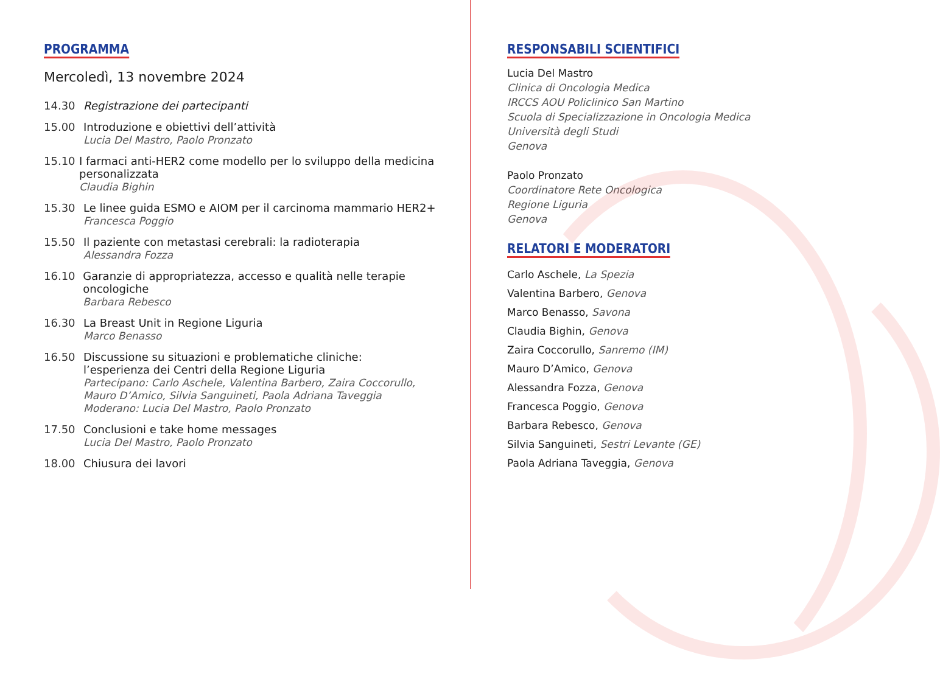PROGRAMMA
Mercoledì, 13 novembre 2024
14.30 Registrazione dei partecipanti
15.00 Introduzione e obiettivi dell’attività
Lucia Del Mastro, Paolo Pronzato
15.10 I farmaci anti-HER2 come modello per lo sviluppo della medicina personalizzata
Claudia Bighin
15.30 Le linee guida ESMO e AIOM per il carcinoma mammario HER2+
Francesca Poggio
15.50 Il paziente con metastasi cerebrali: la radioterapia
Alessandra Fozza
16.10 Garanzie di appropriatezza, accesso e qualità nelle terapie oncologiche
Barbara Rebesco
16.30 La Breast Unit in Regione Liguria
Marco Benasso
16.50 Discussione su situazioni e problematiche cliniche:
l’esperienza dei Centri della Regione Liguria
Partecipano: Carlo Aschele, Valentina Barbero, Zaira Coccorullo,
Mauro D’Amico, Silvia Sanguineti, Paola Adriana Taveggia
Moderano: Lucia Del Mastro, Paolo Pronzato
17.50 Conclusioni e take home messages
Lucia Del Mastro, Paolo Pronzato
18.00 Chiusura dei lavori
RESPONSABILI SCIENTIFICI
Lucia Del Mastro
Clinica di Oncologia Medica
IRCCS AOU Policlinico San Martino
Scuola di Specializzazione in Oncologia Medica
Università degli Studi
Genova
Paolo Pronzato
Coordinatore Rete Oncologica
Regione Liguria
Genova
RELATORI E MODERATORI
Carlo Aschele, La Spezia
Valentina Barbero, Genova
Marco Benasso, Savona
Claudia Bighin, Genova
Zaira Coccorullo, Sanremo (IM)
Mauro D’Amico, Genova
Alessandra Fozza, Genova
Francesca Poggio, Genova
Barbara Rebesco, Genova
Silvia Sanguineti, Sestri Levante (GE)
Paola Adriana Taveggia, Genova